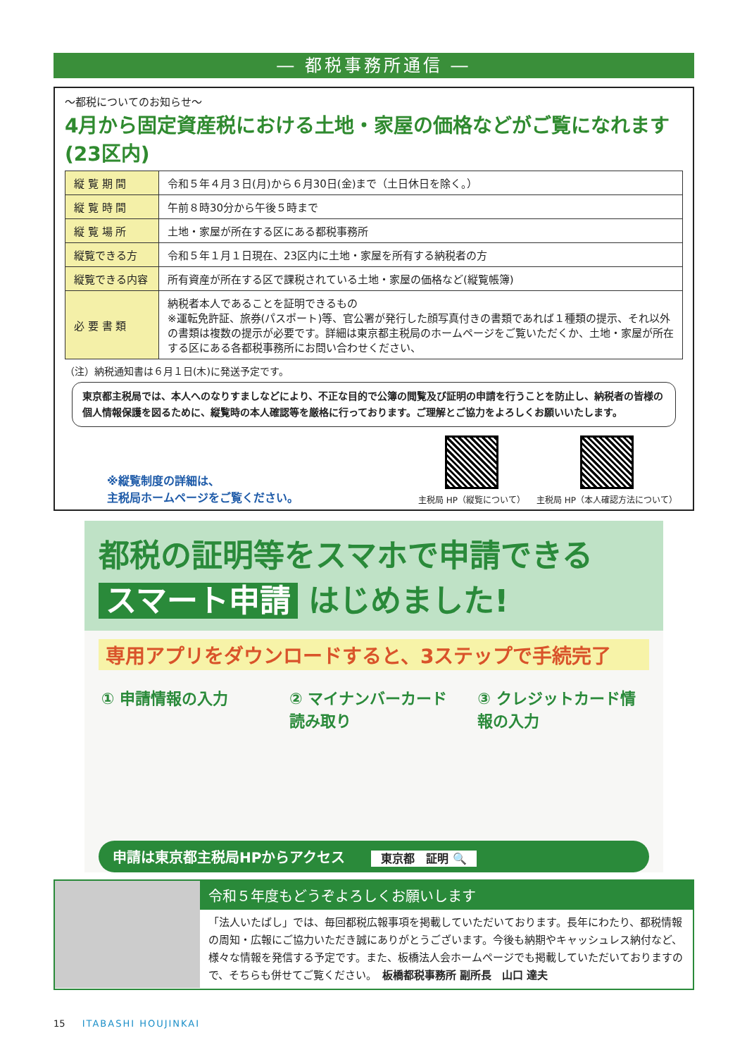― 都税事務所通信 ―
～都税についてのお知らせ～
4月から固定資産税における土地・家屋の価格などがご覧になれます(23区内)
| 縦 覧 期 間 | 令和５年４月３日(月)から６月30日(金)まで（土日休日を除く。） |
| 縦 覧 時 間 | 午前８時30分から午後５時まで |
| 縦 覧 場 所 | 土地・家屋が所在する区にある都税事務所 |
| 縦覧できる方 | 令和５年１月１日現在、23区内に土地・家屋を所有する納税者の方 |
| 縦覧できる内容 | 所有資産が所在する区で課税されている土地・家屋の価格など(縦覧帳簿) |
| 必 要 書 類 | 納税者本人であることを証明できるもの ※運転免許証、旅券(パスポート)等、官公署が発行した顔写真付きの書類であれば１種類の提示、それ以外の書類は複数の提示が必要です。詳細は東京都主税局のホームページをご覧いただくか、土地・家屋が所在する区にある各都税事務所にお問い合わせください、 |
（注）納税通知書は６月１日(木)に発送予定です。
東京都主税局では、本人へのなりすましなどにより、不正な目的で公簿の閲覧及び証明の申請を行うことを防止し、納税者の皆様の個人情報保護を図るために、縦覧時の本人確認等を厳格に行っております。ご理解とご協力をよろしくお願いいたします。
※縦覧制度の詳細は、
主税局ホームページをご覧ください。
主税局 HP（縦覧について） 主税局 HP（本人確認方法について）
都税の証明等をスマホで申請できる
スマート申請 はじめました!
専用アプリをダウンロードすると、3ステップで手続完了
① 申請情報の入力 ② マイナンバーカード読み取り
③ クレジットカード情報の入力
申請は東京都主税局HPからアクセス 東京都　証明 🔍
令和５年度もどうぞよろしくお願いします
「法人いたばし」では、毎回都税広報事項を掲載していただいております。長年にわたり、都税情報の周知・広報にご協力いただき誠にありがとうございます。今後も納期やキャッシュレス納付など、様々な情報を発信する予定です。また、板橋法人会ホームページでも掲載していただいておりますので、そちらも併せてご覧ください。　板橋都税事務所 副所長　山口 達夫
15 ITABASHI HOUJINKAI